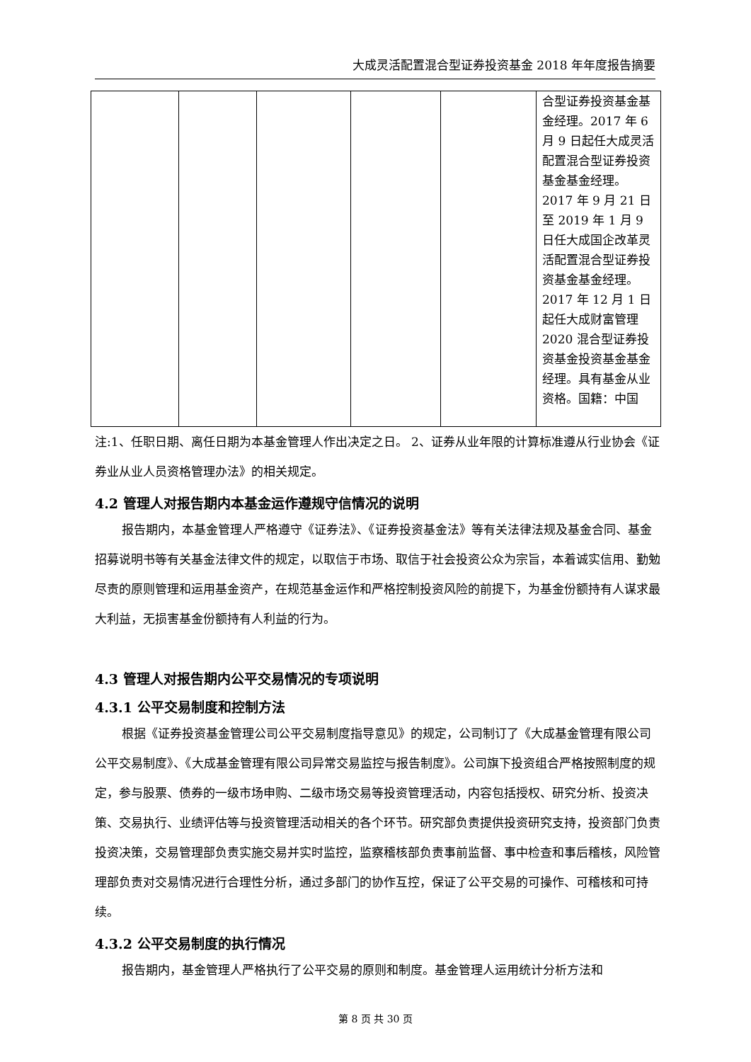大成灵活配置混合型证券投资基金 2018 年年度报告摘要
| | | | | | 合型证券投资基金基金经理。2017 年 6 月 9 日起任大成灵活配置混合型证券投资基金基金经理。2017 年 9 月 21 日至 2019 年 1 月 9 日任大成国企改革灵活配置混合型证券投资基金基金经理。2017 年 12 月 1 日起任大成财富管理 2020 混合型证券投资基金投资基金基金经理。具有基金从业资格。国籍：中国 |
注:1、任职日期、离任日期为本基金管理人作出决定之日。 2、证券从业年限的计算标准遵从行业协会《证券业从业人员资格管理办法》的相关规定。
4.2 管理人对报告期内本基金运作遵规守信情况的说明
报告期内，本基金管理人严格遵守《证券法》、《证券投资基金法》等有关法律法规及基金合同、基金招募说明书等有关基金法律文件的规定，以取信于市场、取信于社会投资公众为宗旨，本着诚实信用、勤勉尽责的原则管理和运用基金资产，在规范基金运作和严格控制投资风险的前提下，为基金份额持有人谋求最大利益，无损害基金份额持有人利益的行为。
4.3 管理人对报告期内公平交易情况的专项说明
4.3.1 公平交易制度和控制方法
根据《证券投资基金管理公司公平交易制度指导意见》的规定，公司制订了《大成基金管理有限公司公平交易制度》、《大成基金管理有限公司异常交易监控与报告制度》。公司旗下投资组合严格按照制度的规定，参与股票、债券的一级市场申购、二级市场交易等投资管理活动，内容包括授权、研究分析、投资决策、交易执行、业绩评估等与投资管理活动相关的各个环节。研究部负责提供投资研究支持，投资部门负责投资决策，交易管理部负责实施交易并实时监控，监察稽核部负责事前监督、事中检查和事后稽核，风险管理部负责对交易情况进行合理性分析，通过多部门的协作互控，保证了公平交易的可操作、可稽核和可持续。
4.3.2 公平交易制度的执行情况
报告期内，基金管理人严格执行了公平交易的原则和制度。基金管理人运用统计分析方法和
第 8 页 共 30 页